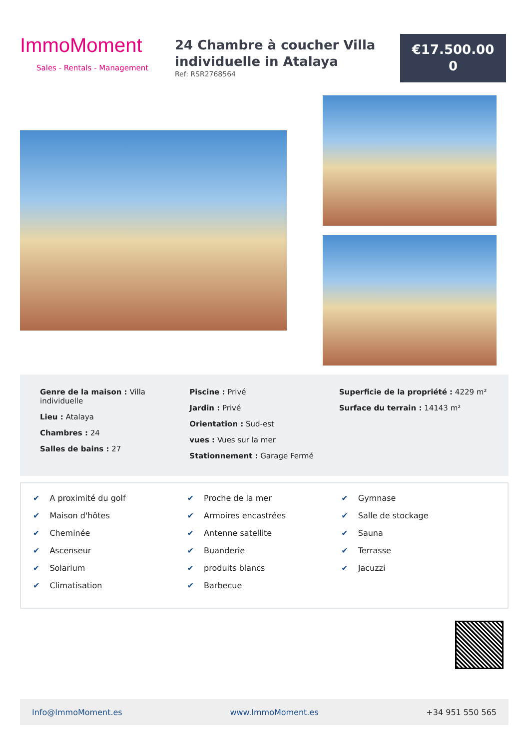ImmoMoment
Sales - Rentals - Management
24 Chambre à coucher Villa individuelle in Atalaya
Ref: RSR2768564
€17.500.00
0
Genre de la maison : Villa individuelle
Lieu : Atalaya
Chambres : 24
Salles de bains : 27
Piscine : Privé
Jardin : Privé
Orientation : Sud-est
vues : Vues sur la mer
Stationnement : Garage Fermé
Superficie de la propriété : 4229 m²
Surface du terrain : 14143 m²
✔ A proximité du golf
✔ Maison d'hôtes
✔ Cheminée
✔ Ascenseur
✔ Solarium
✔ Climatisation
✔ Proche de la mer
✔ Armoires encastrées
✔ Antenne satellite
✔ Buanderie
✔ produits blancs
✔ Barbecue
✔ Gymnase
✔ Salle de stockage
✔ Sauna
✔ Terrasse
✔ Jacuzzi
Info@ImmoMoment.es www.ImmoMoment.es +34 951 550 565